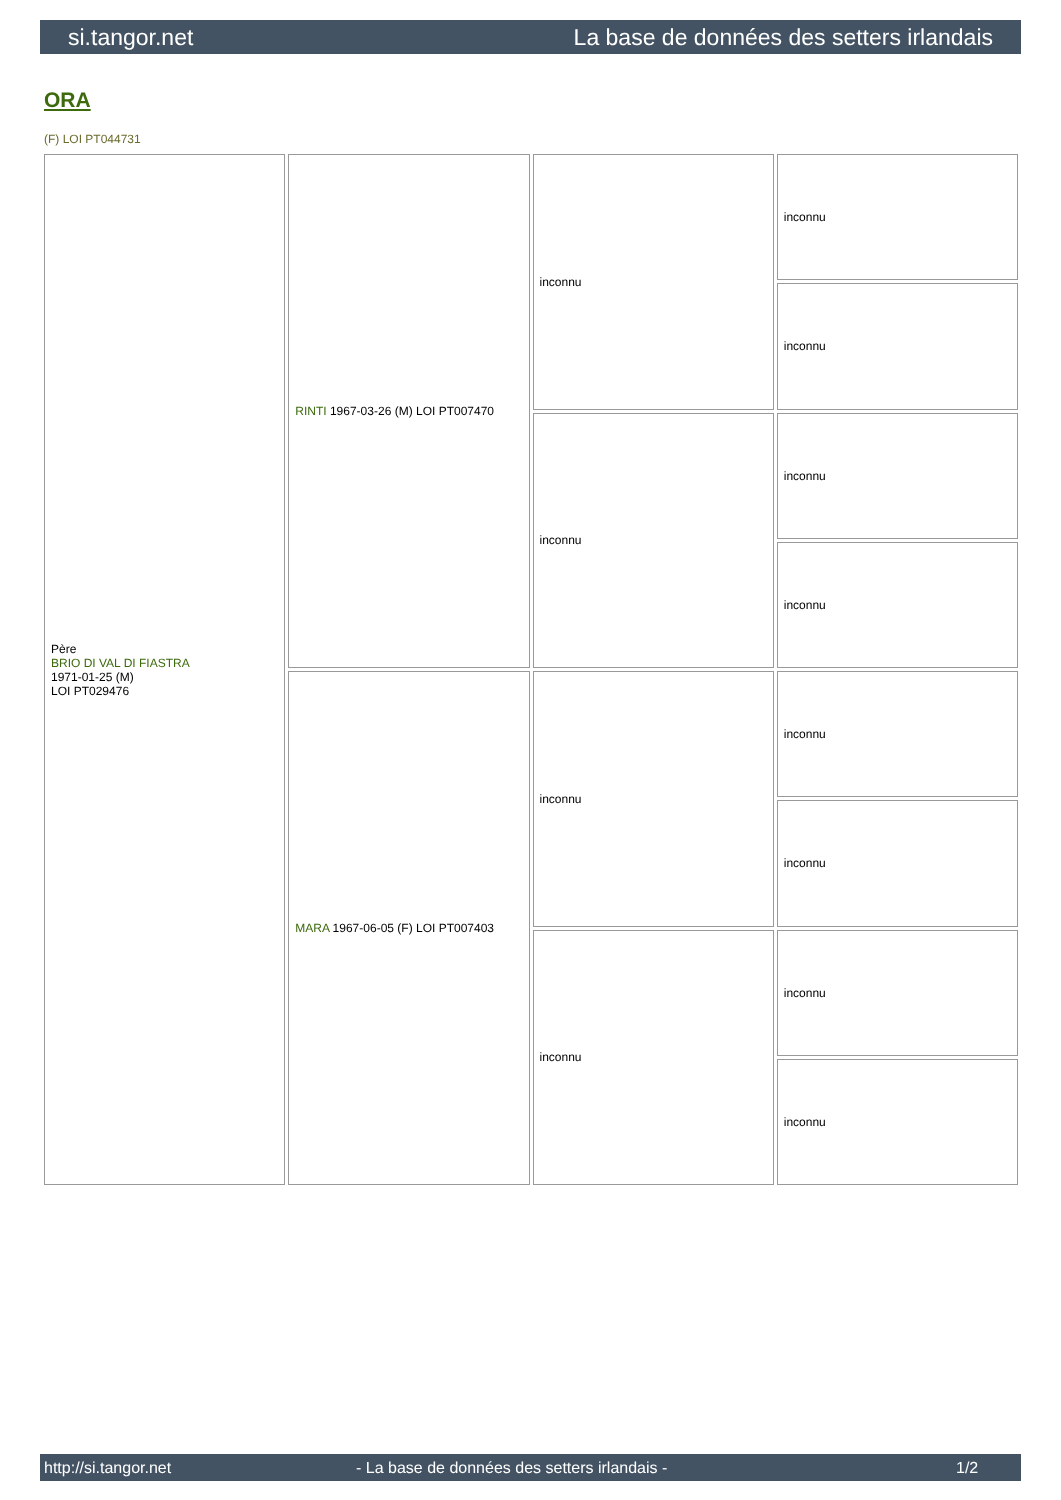si.tangor.net La base de données des setters irlandais
ORA
(F) LOI PT044731
| Père BRIO DI VAL DI FIASTRA 1971-01-25 (M) LOI PT029476 | RINTI 1967-03-26 (M) LOI PT007470 | inconnu | inconnu |
| | | | inconnu |
| | | inconnu | inconnu |
| | | | inconnu |
| | MARA 1967-06-05 (F) LOI PT007403 | inconnu | inconnu |
| | | | inconnu |
| | | inconnu | inconnu |
| | | | inconnu |
http://si.tangor.net - La base de données des setters irlandais - 1/2